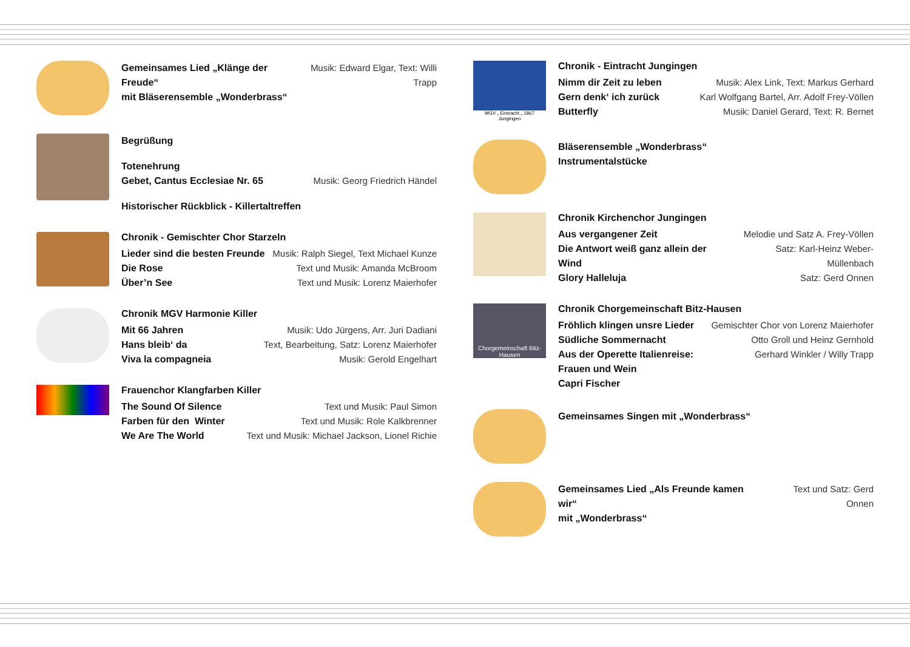Gemeinsames Lied „Klänge der Freude“
mit Bläserensemble „Wonderbrass“Musik: Edward Elgar, Text: Willi Trapp
Begrüßung
Totenehrung
Gebet, Cantus Ecclesiae Nr. 65
Musik: Georg Friedrich Händel
Historischer Rückblick - Killertaltreffen
Chronik - Gemischter Chor Starzeln
Lieder sind die besten Freunde
Die Rose
Über’n See Musik: Ralph Siegel, Text Michael Kunze
Text und Musik: Amanda McBroom
Text und Musik: Lorenz Maierhofer
Chronik MGV Harmonie Killer
Mit 66 Jahren
Hans bleib‘ da
Viva la compagneia Musik: Udo Jürgens, Arr. Juri Dadiani
Text, Bearbeitung, Satz: Lorenz Maierhofer
Musik: Gerold Engelhart
Frauenchor Klangfarben Killer
The Sound Of Silence
Farben für den Winter
We Are The World Text und Musik: Paul Simon
Text und Musik: Role Kalkbrenner
Text und Musik: Michael Jackson, Lionel Richie
MGV „ Eintracht „ 1867 Jungingen
Chronik - Eintracht Jungingen
Nimm dir Zeit zu leben
Gern denk‘ ich zurück
Butterfly Musik: Alex Link, Text: Markus Gerhard
Karl Wolfgang Bartel, Arr. Adolf Frey-Völlen
Musik: Daniel Gerard, Text: R. Bernet
Bläserensemble „Wonderbrass“
Instrumentalstücke
Chronik Kirchenchor Jungingen
Aus vergangener Zeit
Die Antwort weiß ganz allein der Wind
Glory Halleluja Melodie und Satz A. Frey-Völlen
Satz: Karl-Heinz Weber-Müllenbach
Satz: Gerd Onnen
Chorgemeinschaft Bitz-Hausen
Chronik Chorgemeinschaft Bitz-Hausen
Fröhlich klingen unsre Lieder
Südliche Sommernacht
Aus der Operette Italienreise:
Frauen und Wein
Capri Fischer Gemischter Chor von Lorenz Maierhofer
Otto Groll und Heinz Gernhold
Gerhard Winkler / Willy Trapp
Gemeinsames Singen mit „Wonderbrass“
Gemeinsames Lied „Als Freunde kamen wir“
mit „Wonderbrass“Text und Satz: Gerd Onnen